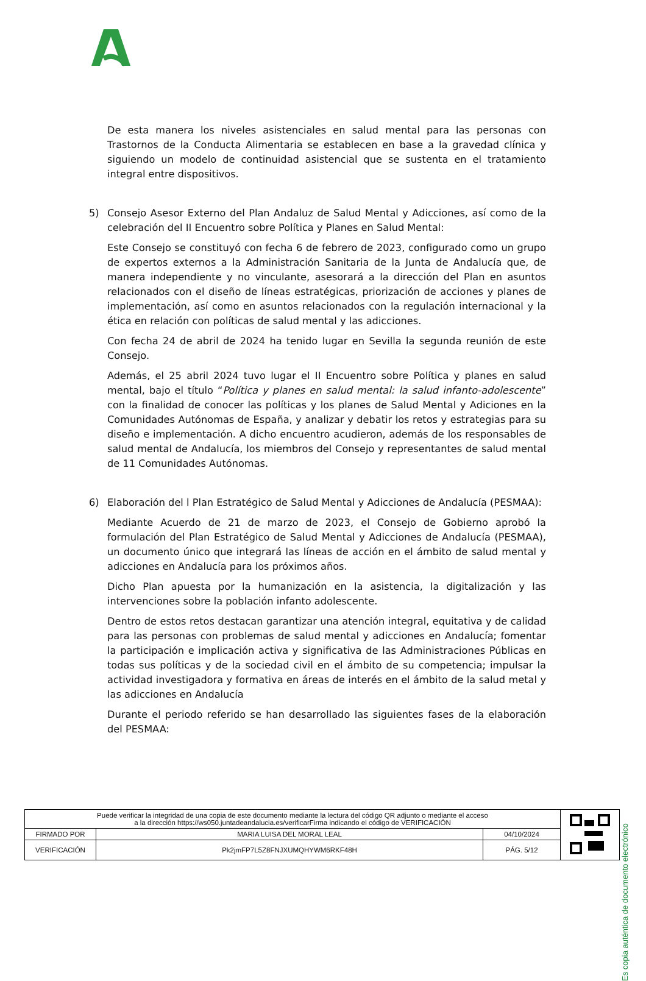De esta manera los niveles asistenciales en salud mental para las personas con Trastornos de la Conducta Alimentaria se establecen en base a la gravedad clínica y siguiendo un modelo de continuidad asistencial que se sustenta en el tratamiento integral entre dispositivos.
5) Consejo Asesor Externo del Plan Andaluz de Salud Mental y Adicciones, así como de la celebración del II Encuentro sobre Política y Planes en Salud Mental:
Este Consejo se constituyó con fecha 6 de febrero de 2023, configurado como un grupo de expertos externos a la Administración Sanitaria de la Junta de Andalucía que, de manera independiente y no vinculante, asesorará a la dirección del Plan en asuntos relacionados con el diseño de líneas estratégicas, priorización de acciones y planes de implementación, así como en asuntos relacionados con la regulación internacional y la ética en relación con políticas de salud mental y las adicciones.
Con fecha 24 de abril de 2024 ha tenido lugar en Sevilla la segunda reunión de este Consejo.
Además, el 25 abril 2024 tuvo lugar el II Encuentro sobre Política y planes en salud mental, bajo el título “Política y planes en salud mental: la salud infanto-adolescente” con la finalidad de conocer las políticas y los planes de Salud Mental y Adiciones en la Comunidades Autónomas de España, y analizar y debatir los retos y estrategias para su diseño e implementación. A dicho encuentro acudieron, además de los responsables de salud mental de Andalucía, los miembros del Consejo y representantes de salud mental de 11 Comunidades Autónomas.
6) Elaboración del l Plan Estratégico de Salud Mental y Adicciones de Andalucía (PESMAA):
Mediante Acuerdo de 21 de marzo de 2023, el Consejo de Gobierno aprobó la formulación del Plan Estratégico de Salud Mental y Adicciones de Andalucía (PESMAA), un documento único que integrará las líneas de acción en el ámbito de salud mental y adicciones en Andalucía para los próximos años.
Dicho Plan apuesta por la humanización en la asistencia, la digitalización y las intervenciones sobre la población infanto adolescente.
Dentro de estos retos destacan garantizar una atención integral, equitativa y de calidad para las personas con problemas de salud mental y adicciones en Andalucía; fomentar la participación e implicación activa y significativa de las Administraciones Públicas en todas sus políticas y de la sociedad civil en el ámbito de su competencia; impulsar la actividad investigadora y formativa en áreas de interés en el ámbito de la salud metal y las adicciones en Andalucía
Durante el periodo referido se han desarrollado las siguientes fases de la elaboración del PESMAA:
Es copia auténtica de documento electrónico
| Puede verificar la integridad de una copia de este documento mediante la lectura del código QR adjunto o mediante el acceso a la dirección https://ws050.juntadeandalucia.es/verificarFirma indicando el código de VERIFICACIÓN | | | |
| FIRMADO POR | MARIA LUISA DEL MORAL LEAL | 04/10/2024 | |
| VERIFICACIÓN | Pk2jmFP7L5Z8FNJXUMQHYWM6RKF48H | PÁG. 5/12 | |